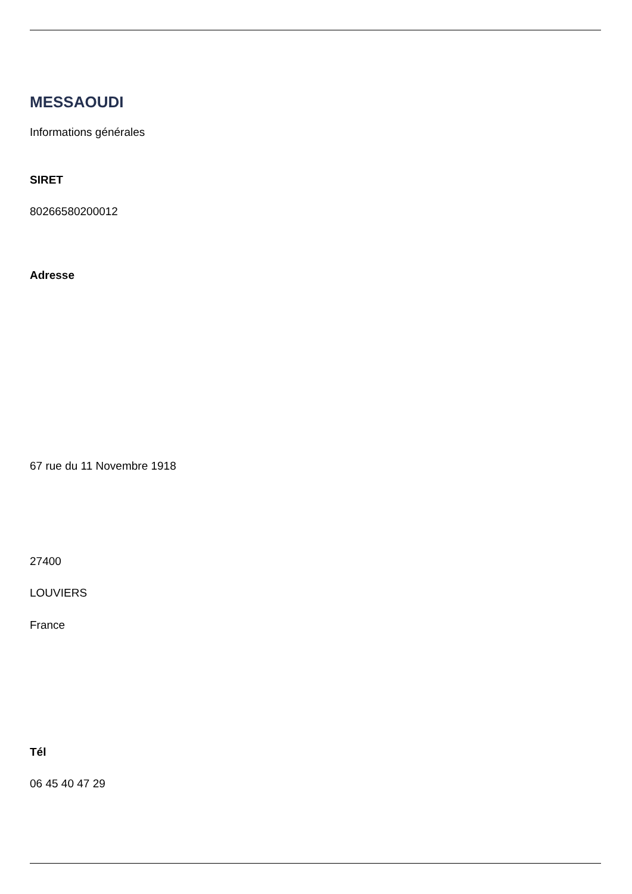MESSAOUDI
Informations générales
SIRET
80266580200012
Adresse
67 rue du 11 Novembre 1918
27400
LOUVIERS
France
Tél
06 45 40 47 29